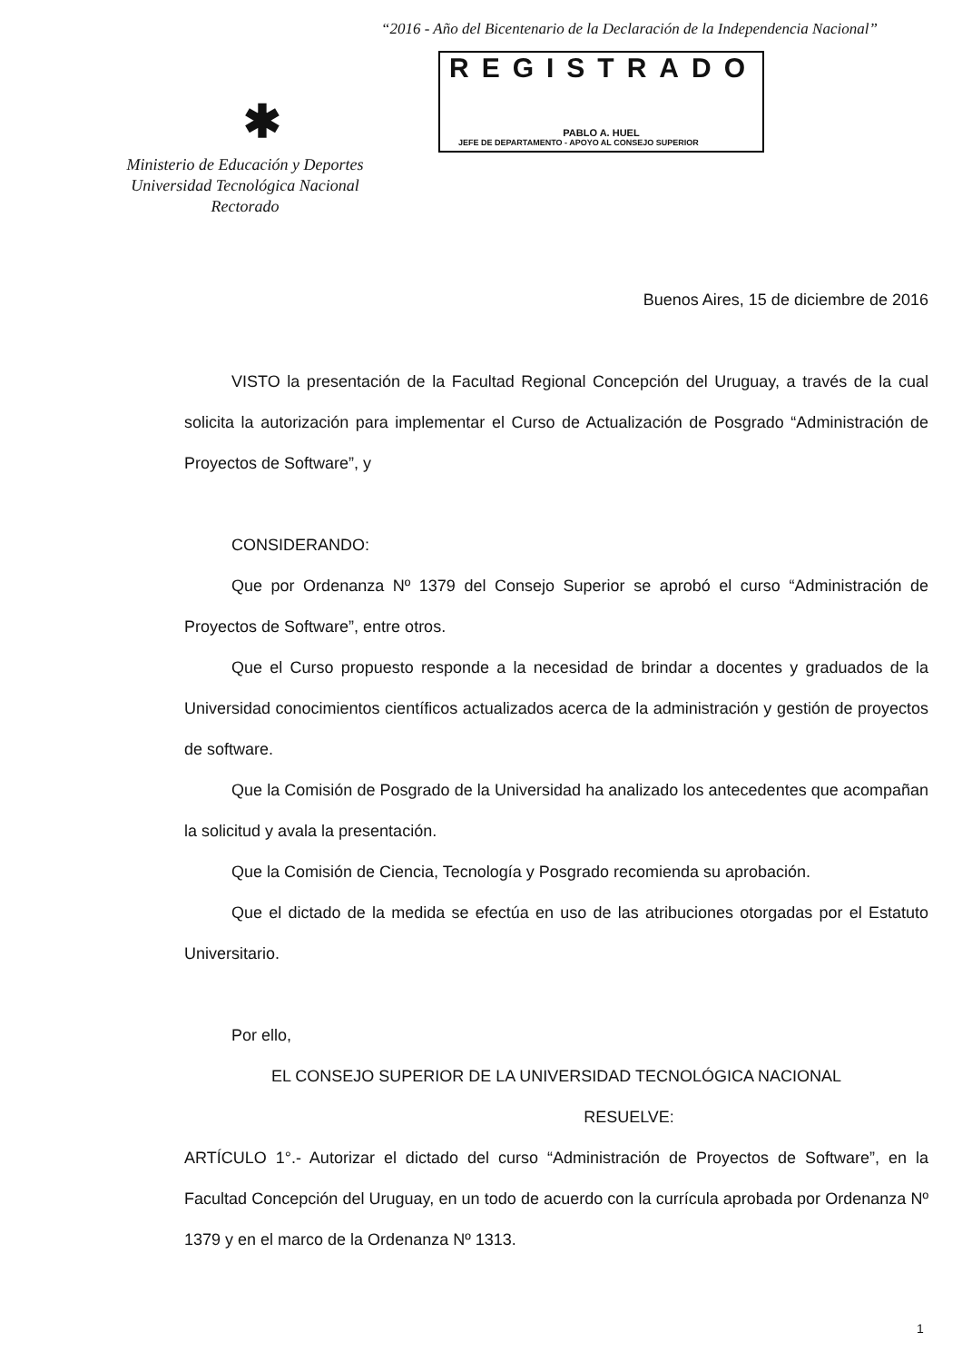“2016 - Año del Bicentenario de la Declaración de la Independencia Nacional”
REGISTRADO
PABLO A. HUEL
JEFE DE DEPARTAMENTO - APOYO AL CONSEJO SUPERIOR
✱
Ministerio de Educación y Deportes
Universidad Tecnológica Nacional
Rectorado
Buenos Aires, 15 de diciembre de 2016
VISTO la presentación de la Facultad Regional Concepción del Uruguay, a través de la cual solicita la autorización para implementar el Curso de Actualización de Posgrado “Administración de Proyectos de Software”, y
CONSIDERANDO:
Que por Ordenanza Nº 1379 del Consejo Superior se aprobó el curso “Administración de Proyectos de Software”, entre otros.
Que el Curso propuesto responde a la necesidad de brindar a docentes y graduados de la Universidad conocimientos científicos actualizados acerca de la administración y gestión de proyectos de software.
Que la Comisión de Posgrado de la Universidad ha analizado los antecedentes que acompañan la solicitud y avala la presentación.
Que la Comisión de Ciencia, Tecnología y Posgrado recomienda su aprobación.
Que el dictado de la medida se efectúa en uso de las atribuciones otorgadas por el Estatuto Universitario.
Por ello,
EL CONSEJO SUPERIOR DE LA UNIVERSIDAD TECNOLÓGICA NACIONAL
RESUELVE:
ARTÍCULO 1°.- Autorizar el dictado del curso “Administración de Proyectos de Software”, en la Facultad Concepción del Uruguay, en un todo de acuerdo con la currícula aprobada por Ordenanza Nº 1379 y en el marco de la Ordenanza Nº 1313.
1